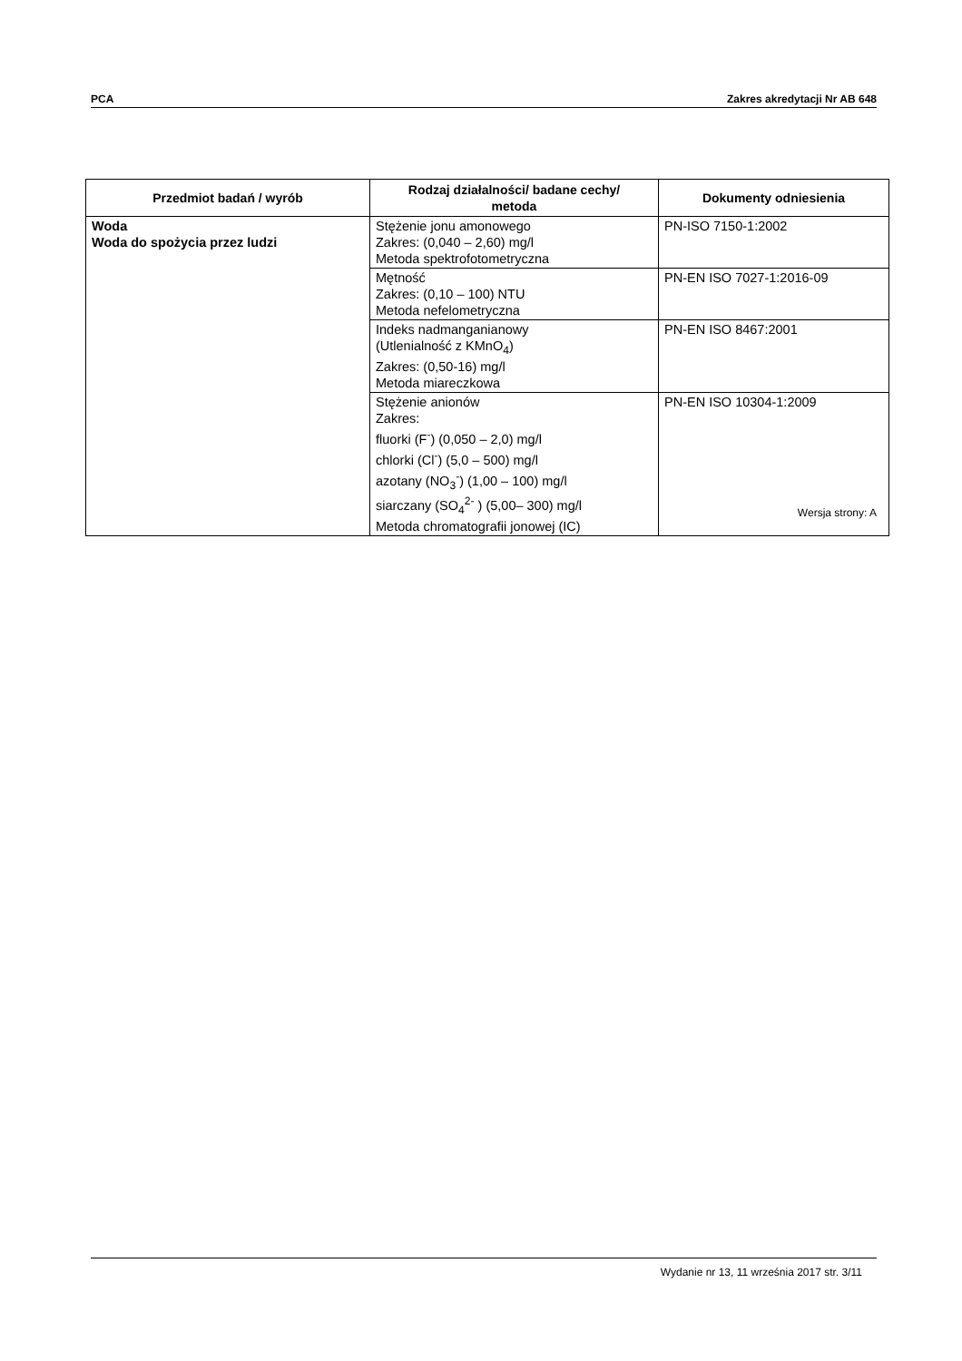PCA Zakres akredytacji Nr AB 648
| Przedmiot badań / wyrób | Rodzaj działalności/ badane cechy/ metoda | Dokumenty odniesienia |
| --- | --- | --- |
| Woda Woda do spożycia przez ludzi | Stężenie jonu amonowego Zakres: (0,040 – 2,60) mg/l Metoda spektrofotometryczna | PN-ISO 7150-1:2002 |
| | Mętność Zakres: (0,10 – 100) NTU Metoda nefelometryczna | PN-EN ISO 7027-1:2016-09 |
| | Indeks nadmanganianowy (Utlenialność z KMnO<sub>4</sub>) Zakres: (0,50-16) mg/l Metoda miareczkowa | PN-EN ISO 8467:2001 |
| | Stężenie anionów Zakres: fluorki (F<sup>-</sup>) (0,050 – 2,0) mg/l chlorki (Cl<sup>-</sup>) (5,0 – 500) mg/l azotany (NO<sub>3</sub><sup>-</sup>) (1,00 – 100) mg/l siarczany (SO<sub>4</sub><sup>2-</sup> ) (5,00– 300) mg/l Metoda chromatografii jonowej (IC) | PN-EN ISO 10304-1:2009 |
Wersja strony: A
Wydanie nr 13, 11 września 2017 str. 3/11